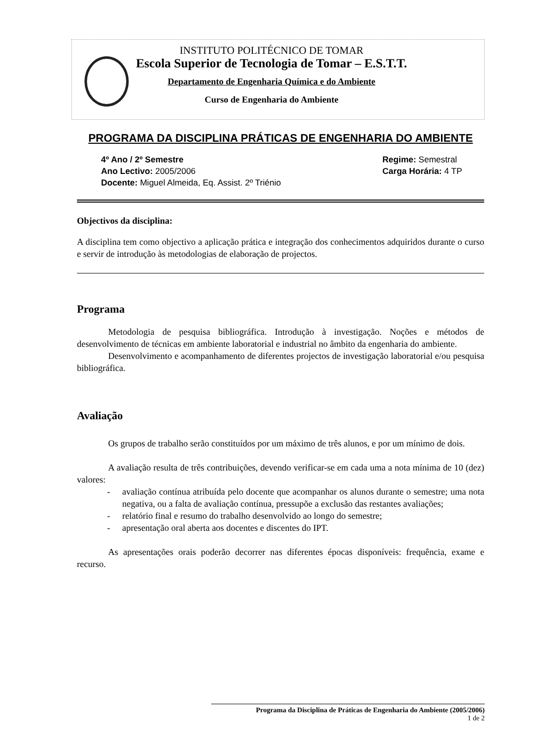INSTITUTO POLITÉCNICO DE TOMAR
Escola Superior de Tecnologia de Tomar – E.S.T.T.
Departamento de Engenharia Química e do Ambiente
Curso de Engenharia do Ambiente
PROGRAMA DA DISCIPLINA PRÁTICAS DE ENGENHARIA DO AMBIENTE
4º Ano / 2º Semestre
Ano Lectivo: 2005/2006
Docente: Miguel Almeida, Eq. Assist. 2º Triénio
Regime: Semestral
Carga Horária: 4 TP
Objectivos da disciplina:
A disciplina tem como objectivo a aplicação prática e integração dos conhecimentos adquiridos durante o curso e servir de introdução às metodologias de elaboração de projectos.
Programa
Metodologia de pesquisa bibliográfica. Introdução à investigação. Noções e métodos de desenvolvimento de técnicas em ambiente laboratorial e industrial no âmbito da engenharia do ambiente.
Desenvolvimento e acompanhamento de diferentes projectos de investigação laboratorial e/ou pesquisa bibliográfica.
Avaliação
Os grupos de trabalho serão constituídos por um máximo de três alunos, e por um mínimo de dois.
A avaliação resulta de três contribuições, devendo verificar-se em cada uma a nota mínima de 10 (dez) valores:
- avaliação contínua atribuída pelo docente que acompanhar os alunos durante o semestre; uma nota negativa, ou a falta de avaliação contínua, pressupõe a exclusão das restantes avaliações;
- relatório final e resumo do trabalho desenvolvido ao longo do semestre;
- apresentação oral aberta aos docentes e discentes do IPT.
As apresentações orais poderão decorrer nas diferentes épocas disponíveis: frequência, exame e recurso.
Programa da Disciplina de Práticas de Engenharia do Ambiente (2005/2006)
1 de 2